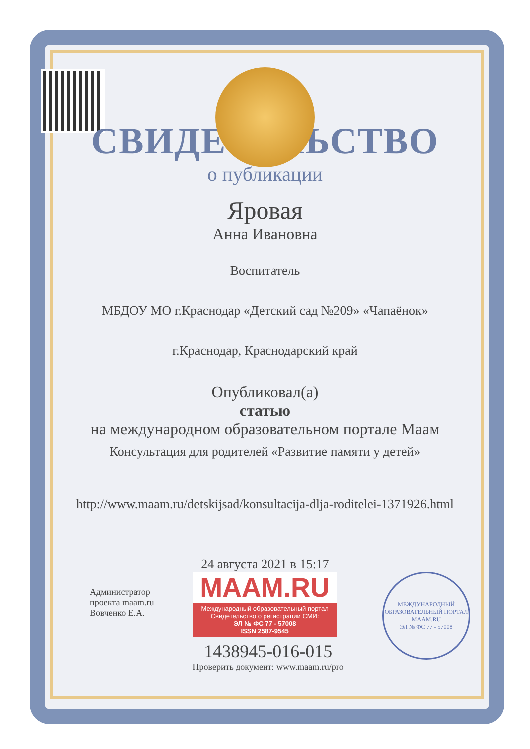СВИДЕТЕЛЬСТВО
о публикации
Яровая
Анна Ивановна
Воспитатель
МБДОУ МО г.Краснодар «Детский сад №209» «Чапаёнок»
г.Краснодар, Краснодарский край
Опубликовал(а)
статью
на международном образовательном портале Маам
Консультация для родителей «Развитие памяти у детей»
http://www.maam.ru/detskijsad/konsultacija-dlja-roditelei-1371926.html
24 августа 2021 в 15:17
Администратор
проекта maam.ru
Вовченко Е.А.
MAAM.RU
Международный образовательный портал
Свидетельство о регистрации СМИ:
ЭЛ № ФС 77 - 57008
ISSN 2587-9545
1438945-016-015
Проверить документ: www.maam.ru/pro
МЕЖДУНАРОДНЫЙ ОБРАЗОВАТЕЛЬНЫЙ ПОРТАЛ
MAAM.RU
ЭЛ № ФС 77 - 57008